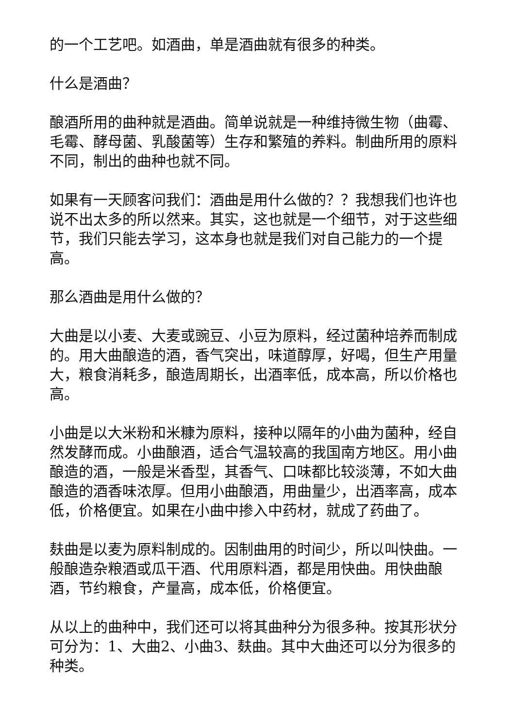的一个工艺吧。如酒曲，单是酒曲就有很多的种类。
什么是酒曲？
酿酒所用的曲种就是酒曲。简单说就是一种维持微生物（曲霉、毛霉、酵母菌、乳酸菌等）生存和繁殖的养料。制曲所用的原料不同，制出的曲种也就不同。
如果有一天顾客问我们：酒曲是用什么做的？？我想我们也许也说不出太多的所以然来。其实，这也就是一个细节，对于这些细节，我们只能去学习，这本身也就是我们对自己能力的一个提高。
那么酒曲是用什么做的？
大曲是以小麦、大麦或豌豆、小豆为原料，经过菌种培养而制成的。用大曲酿造的酒，香气突出，味道醇厚，好喝，但生产用量大，粮食消耗多，酿造周期长，出酒率低，成本高，所以价格也高。
小曲是以大米粉和米糠为原料，接种以隔年的小曲为菌种，经自然发酵而成。小曲酿酒，适合气温较高的我国南方地区。用小曲酿造的酒，一般是米香型，其香气、口味都比较淡薄，不如大曲酿造的酒香味浓厚。但用小曲酿酒，用曲量少，出酒率高，成本低，价格便宜。如果在小曲中掺入中药材，就成了药曲了。
麸曲是以麦为原料制成的。因制曲用的时间少，所以叫快曲。一般酿造杂粮酒或瓜干酒、代用原料酒，都是用快曲。用快曲酿酒，节约粮食，产量高，成本低，价格便宜。
从以上的曲种中，我们还可以将其曲种分为很多种。按其形状分可分为：1、大曲2、小曲3、麸曲。其中大曲还可以分为很多的种类。